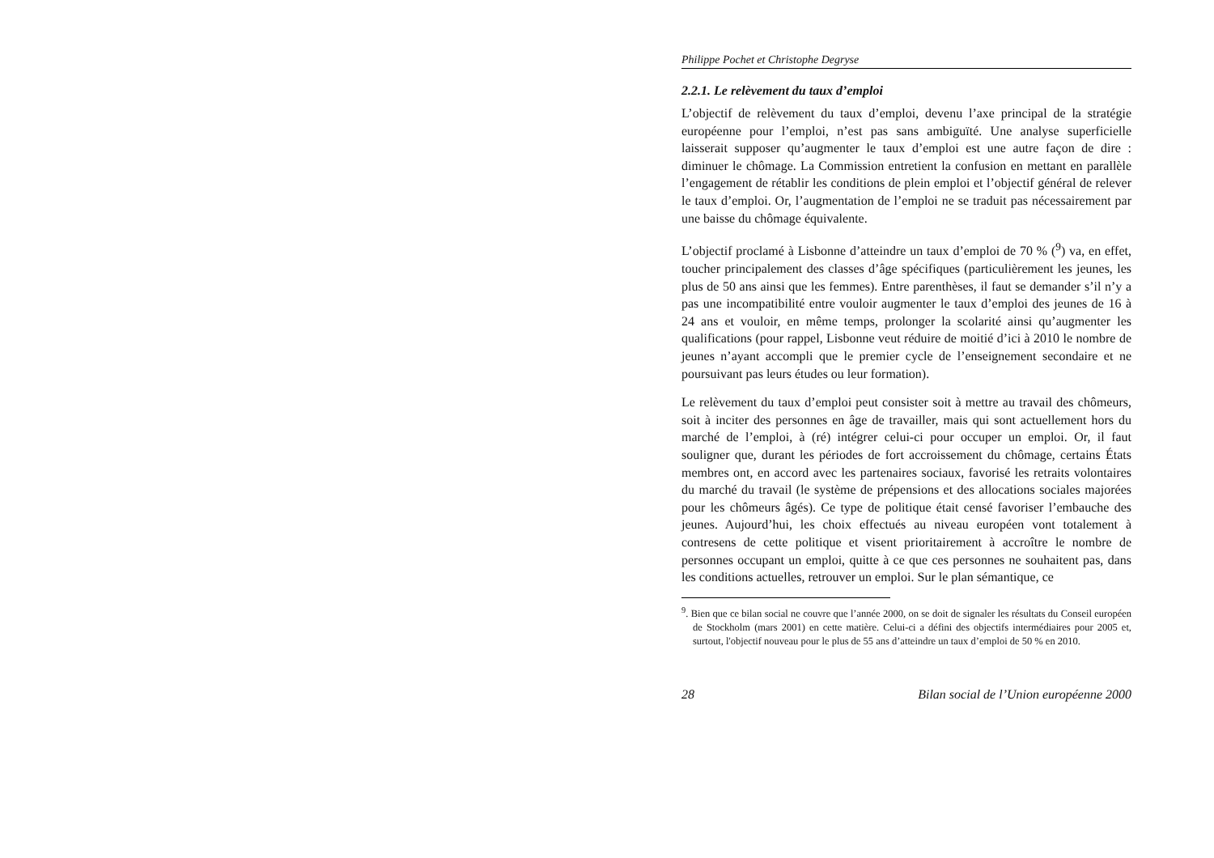Philippe Pochet et Christophe Degryse
2.2.1. Le relèvement du taux d’emploi
L’objectif de relèvement du taux d’emploi, devenu l’axe principal de la stratégie européenne pour l’emploi, n’est pas sans ambiguïté. Une analyse superficielle laisserait supposer qu’augmenter le taux d’emploi est une autre façon de dire : diminuer le chômage. La Commission entretient la confusion en mettant en parallèle l’engagement de rétablir les conditions de plein emploi et l’objectif général de relever le taux d’emploi. Or, l’augmentation de l’emploi ne se traduit pas nécessairement par une baisse du chômage équivalente.
L’objectif proclamé à Lisbonne d’atteindre un taux d’emploi de 70 % (<sup>9</sup>) va, en effet, toucher principalement des classes d’âge spécifiques (particulièrement les jeunes, les plus de 50 ans ainsi que les femmes). Entre parenthèses, il faut se demander s’il n’y a pas une incompatibilité entre vouloir augmenter le taux d’emploi des jeunes de 16 à 24 ans et vouloir, en même temps, prolonger la scolarité ainsi qu’augmenter les qualifications (pour rappel, Lisbonne veut réduire de moitié d’ici à 2010 le nombre de jeunes n’ayant accompli que le premier cycle de l’enseignement secondaire et ne poursuivant pas leurs études ou leur formation).
Le relèvement du taux d’emploi peut consister soit à mettre au travail des chômeurs, soit à inciter des personnes en âge de travailler, mais qui sont actuellement hors du marché de l’emploi, à (ré) intégrer celui-ci pour occuper un emploi. Or, il faut souligner que, durant les périodes de fort accroissement du chômage, certains États membres ont, en accord avec les partenaires sociaux, favorisé les retraits volontaires du marché du travail (le système de prépensions et des allocations sociales majorées pour les chômeurs âgés). Ce type de politique était censé favoriser l’embauche des jeunes. Aujourd’hui, les choix effectués au niveau européen vont totalement à contresens de cette politique et visent prioritairement à accroître le nombre de personnes occupant un emploi, quitte à ce que ces personnes ne souhaitent pas, dans les conditions actuelles, retrouver un emploi. Sur le plan sémantique, ce
<sup>9</sup>. Bien que ce bilan social ne couvre que l’année 2000, on se doit de signaler les résultats du Conseil européen de Stockholm (mars 2001) en cette matière. Celui-ci a défini des objectifs intermédiaires pour 2005 et, surtout, l'objectif nouveau pour le plus de 55 ans d’atteindre un taux d’emploi de 50 % en 2010.
28 Bilan social de l’Union européenne 2000